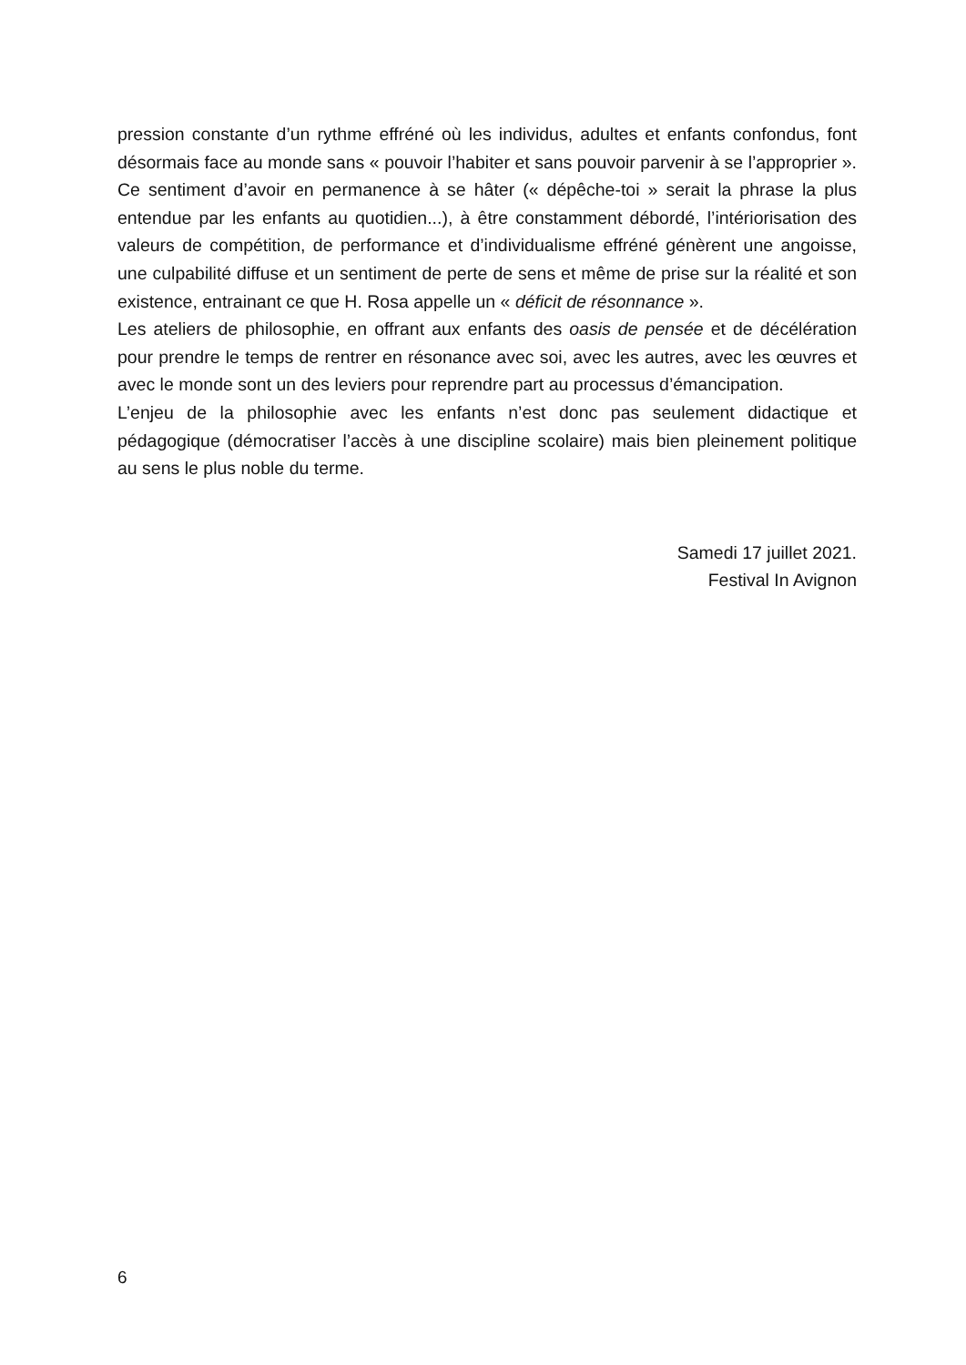pression constante d’un rythme effréné où les individus, adultes et enfants confondus, font désormais face au monde sans « pouvoir l’habiter et sans pouvoir parvenir à se l’approprier ». Ce sentiment d’avoir en permanence à se hâter (« dépêche-toi » serait la phrase la plus entendue par les enfants au quotidien...), à être constamment débordé, l’intériorisation des valeurs de compétition, de performance et d’individualisme effréné génèrent une angoisse, une culpabilité diffuse et un sentiment de perte de sens et même de prise sur la réalité et son existence, entrainant ce que H. Rosa appelle un « déficit de résonnance ».
Les ateliers de philosophie, en offrant aux enfants des oasis de pensée et de décélération pour prendre le temps de rentrer en résonance avec soi, avec les autres, avec les œuvres et avec le monde sont un des leviers pour reprendre part au processus d’émancipation.
L’enjeu de la philosophie avec les enfants n’est donc pas seulement didactique et pédagogique (démocratiser l’accès à une discipline scolaire) mais bien pleinement politique au sens le plus noble du terme.
Samedi 17 juillet 2021.
Festival In Avignon
6